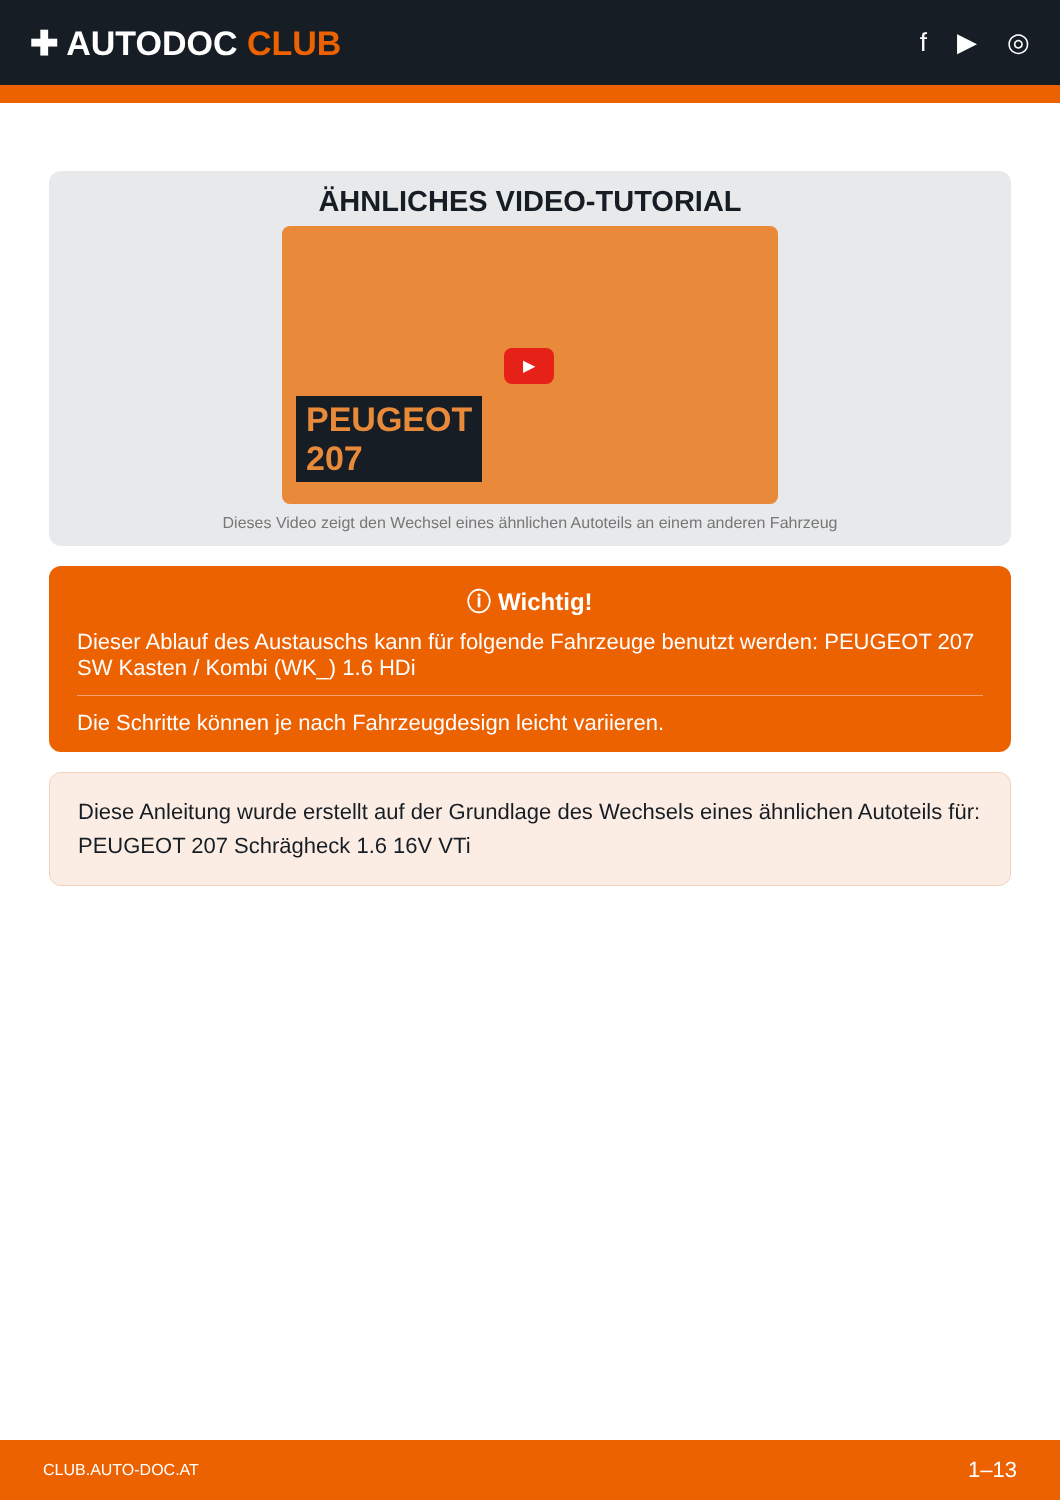✚ AUTODOC CLUB
f ▶ ◎
ÄHNLICHES VIDEO-TUTORIAL
▶
PEUGEOT
207
Dieses Video zeigt den Wechsel eines ähnlichen Autoteils an einem anderen Fahrzeug
ⓘ Wichtig!
Dieser Ablauf des Austauschs kann für folgende Fahrzeuge benutzt werden: PEUGEOT 207 SW Kasten / Kombi (WK_) 1.6 HDi
Die Schritte können je nach Fahrzeugdesign leicht variieren.
Diese Anleitung wurde erstellt auf der Grundlage des Wechsels eines ähnlichen Autoteils für: PEUGEOT 207 Schrägheck 1.6 16V VTi
CLUB.AUTO-DOC.AT 1–13